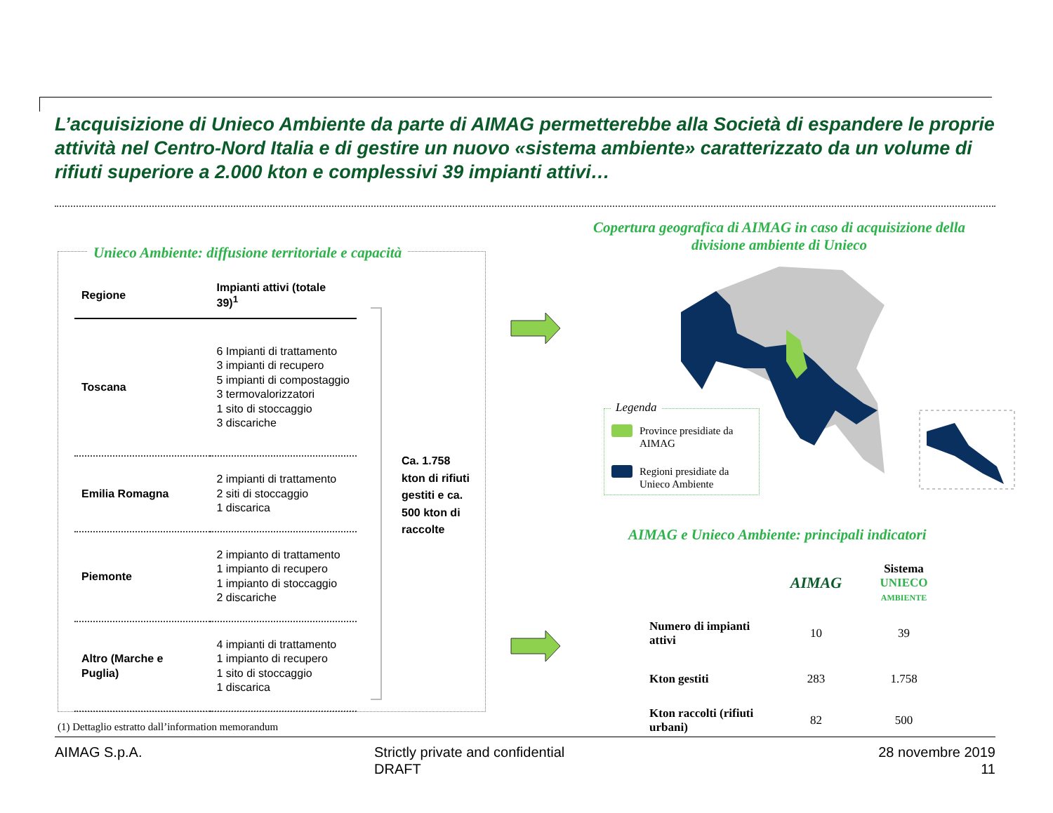L’acquisizione di Unieco Ambiente da parte di AIMAG permetterebbe alla Società di espandere le proprie attività nel Centro-Nord Italia e di gestire un nuovo «sistema ambiente» caratterizzato da un volume di rifiuti superiore a 2.000 kton e complessivi 39 impianti attivi…
Unieco Ambiente: diffusione territoriale e capacità
| Regione | Impianti attivi (totale 39)<sup>1</sup> |
| --- | --- |
| Toscana | 6 Impianti di trattamento 3 impianti di recupero 5 impianti di compostaggio 3 termovalorizzatori 1 sito di stoccaggio 3 discariche |
| Emilia Romagna | 2 impianti di trattamento 2 siti di stoccaggio 1 discarica |
| Piemonte | 2 impianto di trattamento 1 impianto di recupero 1 impianto di stoccaggio 2 discariche |
| Altro (Marche e Puglia) | 4 impianti di trattamento 1 impianto di recupero 1 sito di stoccaggio 1 discarica |
Ca. 1.758
kton di rifiuti
gestiti e ca.
500 kton di
raccolte
Copertura geografica di AIMAG in caso di acquisizione della divisione ambiente di Unieco
Legenda
Province presidiate da AIMAG
Regioni presidiate da Unieco Ambiente
AIMAG e Unieco Ambiente: principali indicatori
| | AIMAG | Sistema UNIECO AMBIENTE |
| --- | --- | --- |
| Numero di impianti attivi | 10 | 39 |
| Kton gestiti | 283 | 1.758 |
| Kton raccolti (rifiuti urbani) | 82 | 500 |
(1) Dettaglio estratto dall’information memorandum
AIMAG S.p.A.
Strictly private and confidential
DRAFT
28 novembre 2019
11